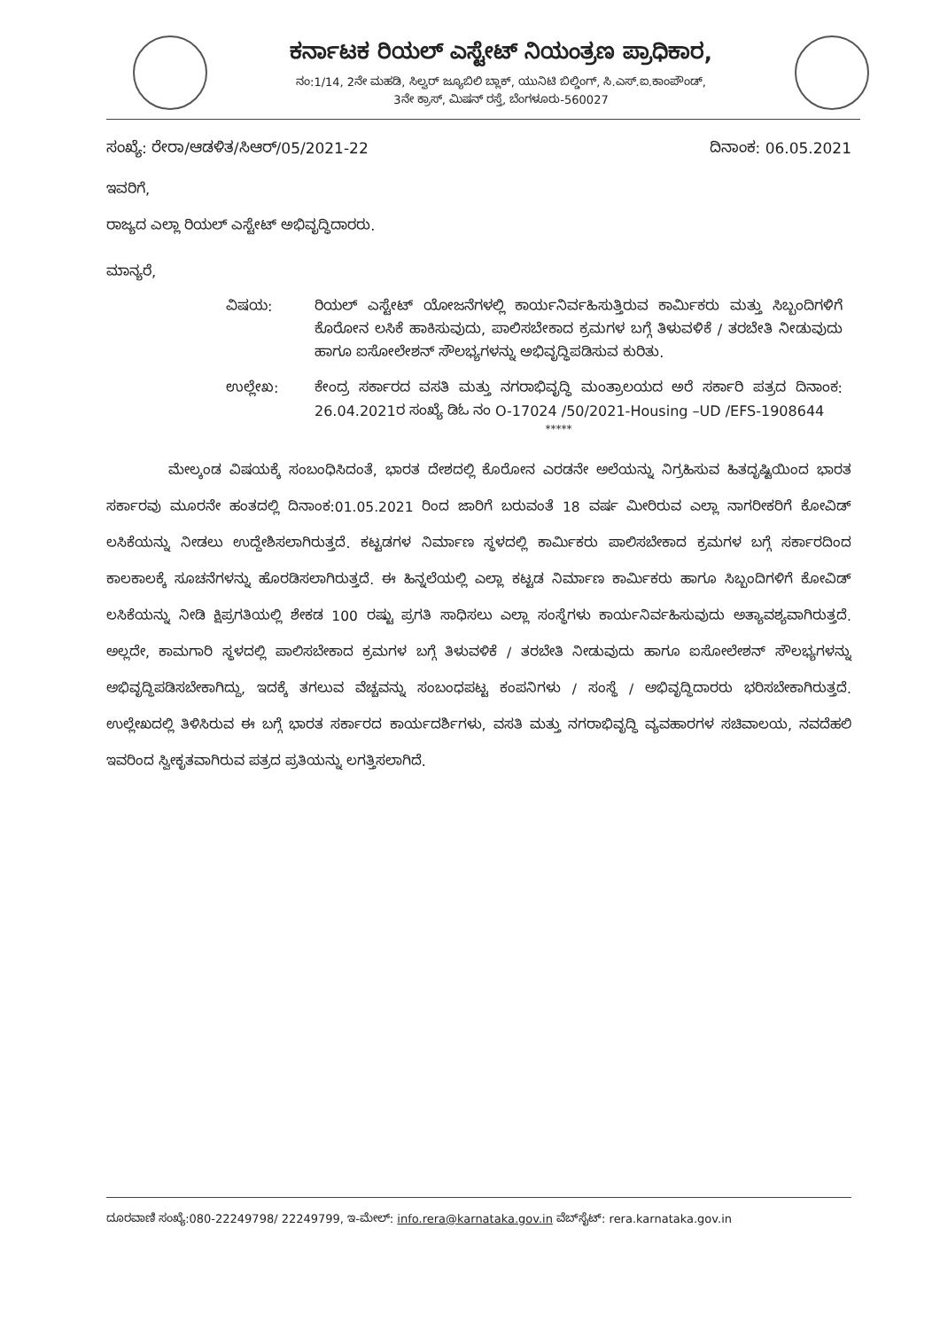ಕರ್ನಾಟಕ ರಿಯಲ್ ಎಸ್ಟೇಟ್ ನಿಯಂತ್ರಣ ಪ್ರಾಧಿಕಾರ,
ನಂ:1/14, 2ನೇ ಮಹಡಿ, ಸಿಲ್ವರ್ ಜ್ಯೂಬಿಲಿ ಬ್ಲಾಕ್, ಯುನಿಟಿ ಬಿಲ್ಡಿಂಗ್, ಸಿ.ಎಸ್.ಐ.ಕಾಂಪೌಂಡ್,
3ನೇ ಕ್ರಾಸ್, ಮಿಷನ್ ರಸ್ತೆ, ಬೆಂಗಳೂರು-560027
ಸಂಖ್ಯೆ: ರೇರಾ/ಆಡಳಿತ/ಸಿಆರ್/05/2021-22 ದಿನಾಂಕ: 06.05.2021
ಇವರಿಗೆ,
ರಾಜ್ಯದ ಎಲ್ಲಾ ರಿಯಲ್ ಎಸ್ಟೇಟ್ ಅಭಿವೃದ್ಧಿದಾರರು.
ಮಾನ್ಯರೆ,
ವಿಷಯ: ರಿಯಲ್ ಎಸ್ಟೇಟ್ ಯೋಜನೆಗಳಲ್ಲಿ ಕಾರ್ಯನಿರ್ವಹಿಸುತ್ತಿರುವ ಕಾರ್ಮಿಕರು ಮತ್ತು ಸಿಬ್ಬಂದಿಗಳಿಗೆ ಕೊರೋನ ಲಸಿಕೆ ಹಾಕಿಸುವುದು, ಪಾಲಿಸಬೇಕಾದ ಕ್ರಮಗಳ ಬಗ್ಗೆ ತಿಳುವಳಿಕೆ / ತರಬೇತಿ ನೀಡುವುದು ಹಾಗೂ ಐಸೋಲೇಶನ್ ಸೌಲಭ್ಯಗಳನ್ನು ಅಭಿವೃದ್ಧಿಪಡಿಸುವ ಕುರಿತು.
ಉಲ್ಲೇಖ: ಕೇಂದ್ರ ಸರ್ಕಾರದ ವಸತಿ ಮತ್ತು ನಗರಾಭಿವೃದ್ಧಿ ಮಂತ್ರಾಲಯದ ಅರೆ ಸರ್ಕಾರಿ ಪತ್ರದ ದಿನಾಂಕ: 26.04.2021ರ ಸಂಖ್ಯೆ ಡಿಓ ನಂ O-17024 /50/2021-Housing –UD /EFS-1908644
*****
ಮೇಲ್ಕಂಡ ವಿಷಯಕ್ಕೆ ಸಂಬಂಧಿಸಿದಂತೆ, ಭಾರತ ದೇಶದಲ್ಲಿ ಕೊರೋನ ಎರಡನೇ ಅಲೆಯನ್ನು ನಿಗ್ರಹಿಸುವ ಹಿತದೃಷ್ಟಿಯಿಂದ ಭಾರತ ಸರ್ಕಾರವು ಮೂರನೇ ಹಂತದಲ್ಲಿ ದಿನಾಂಕ:01.05.2021 ರಿಂದ ಜಾರಿಗೆ ಬರುವಂತೆ 18 ವರ್ಷ ಮೀರಿರುವ ಎಲ್ಲಾ ನಾಗರೀಕರಿಗೆ ಕೋವಿಡ್ ಲಸಿಕೆಯನ್ನು ನೀಡಲು ಉದ್ದೇಶಿಸಲಾಗಿರುತ್ತದೆ. ಕಟ್ಟಡಗಳ ನಿರ್ಮಾಣ ಸ್ಥಳದಲ್ಲಿ ಕಾರ್ಮಿಕರು ಪಾಲಿಸಬೇಕಾದ ಕ್ರಮಗಳ ಬಗ್ಗೆ ಸರ್ಕಾರದಿಂದ ಕಾಲಕಾಲಕ್ಕೆ ಸೂಚನೆಗಳನ್ನು ಹೊರಡಿಸಲಾಗಿರುತ್ತದೆ. ಈ ಹಿನ್ನಲೆಯಲ್ಲಿ ಎಲ್ಲಾ ಕಟ್ಟಡ ನಿರ್ಮಾಣ ಕಾರ್ಮಿಕರು ಹಾಗೂ ಸಿಬ್ಬಂದಿಗಳಿಗೆ ಕೋವಿಡ್ ಲಸಿಕೆಯನ್ನು ನೀಡಿ ಕ್ಷಿಪ್ರಗತಿಯಲ್ಲಿ ಶೇಕಡ 100 ರಷ್ಟು ಪ್ರಗತಿ ಸಾಧಿಸಲು ಎಲ್ಲಾ ಸಂಸ್ಥೆಗಳು ಕಾರ್ಯನಿರ್ವಹಿಸುವುದು ಅತ್ಯಾವಶ್ಯವಾಗಿರುತ್ತದೆ. ಅಲ್ಲದೇ, ಕಾಮಗಾರಿ ಸ್ಥಳದಲ್ಲಿ ಪಾಲಿಸಬೇಕಾದ ಕ್ರಮಗಳ ಬಗ್ಗೆ ತಿಳುವಳಿಕೆ / ತರಬೇತಿ ನೀಡುವುದು ಹಾಗೂ ಐಸೋಲೇಶನ್ ಸೌಲಭ್ಯಗಳನ್ನು ಅಭಿವೃದ್ಧಿಪಡಿಸಬೇಕಾಗಿದ್ದು, ಇದಕ್ಕೆ ತಗಲುವ ವೆಚ್ಚವನ್ನು ಸಂಬಂಧಪಟ್ಟ ಕಂಪನಿಗಳು / ಸಂಸ್ಥೆ / ಅಭಿವೃದ್ಧಿದಾರರು ಭರಿಸಬೇಕಾಗಿರುತ್ತದೆ. ಉಲ್ಲೇಖದಲ್ಲಿ ತಿಳಿಸಿರುವ ಈ ಬಗ್ಗೆ ಭಾರತ ಸರ್ಕಾರದ ಕಾರ್ಯದರ್ಶಿಗಳು, ವಸತಿ ಮತ್ತು ನಗರಾಭಿವೃದ್ಧಿ ವ್ಯವಹಾರಗಳ ಸಚಿವಾಲಯ, ನವದೆಹಲಿ ಇವರಿಂದ ಸ್ವೀಕೃತವಾಗಿರುವ ಪತ್ರದ ಪ್ರತಿಯನ್ನು ಲಗತ್ತಿಸಲಾಗಿದೆ.
ದೂರವಾಣಿ ಸಂಖ್ಯೆ:080-22249798/ 22249799, ಇ-ಮೇಲ್: info.rera@karnataka.gov.in ವೆಬ್‌ಸೈಟ್: rera.karnataka.gov.in